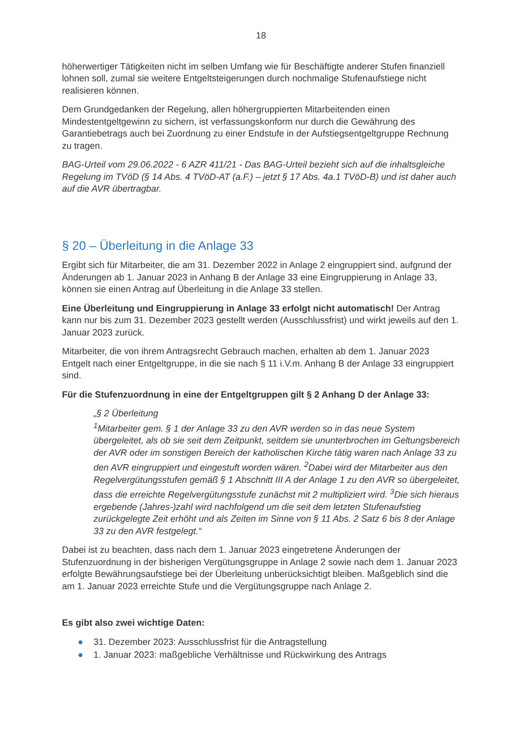18
höherwertiger Tätigkeiten nicht im selben Umfang wie für Beschäftigte anderer Stufen finanziell lohnen soll, zumal sie weitere Entgeltsteigerungen durch nochmalige Stufenaufstiege nicht realisieren können.
Dem Grundgedanken der Regelung, allen höhergruppierten Mitarbeitenden einen Mindestentgeltgewinn zu sichern, ist verfassungskonform nur durch die Gewährung des Garantiebetrags auch bei Zuordnung zu einer Endstufe in der Aufstiegsentgeltgruppe Rechnung zu tragen.
BAG-Urteil vom 29.06.2022 - 6 AZR 411/21 - Das BAG-Urteil bezieht sich auf die inhaltsgleiche Regelung im TVöD (§ 14 Abs. 4 TVöD-AT (a.F.) – jetzt § 17 Abs. 4a.1 TVöD-B) und ist daher auch auf die AVR übertragbar.
§ 20 – Überleitung in die Anlage 33
Ergibt sich für Mitarbeiter, die am 31. Dezember 2022 in Anlage 2 eingruppiert sind, aufgrund der Änderungen ab 1. Januar 2023 in Anhang B der Anlage 33 eine Eingruppierung in Anlage 33, können sie einen Antrag auf Überleitung in die Anlage 33 stellen.
Eine Überleitung und Eingruppierung in Anlage 33 erfolgt nicht automatisch! Der Antrag kann nur bis zum 31. Dezember 2023 gestellt werden (Ausschlussfrist) und wirkt jeweils auf den 1. Januar 2023 zurück.
Mitarbeiter, die von ihrem Antragsrecht Gebrauch machen, erhalten ab dem 1. Januar 2023 Entgelt nach einer Entgeltgruppe, in die sie nach § 11 i.V.m. Anhang B der Anlage 33 eingruppiert sind.
Für die Stufenzuordnung in eine der Entgeltgruppen gilt § 2 Anhang D der Anlage 33:
„§ 2 Überleitung
<sup>1</sup> Mitarbeiter gem. § 1 der Anlage 33 zu den AVR werden so in das neue System übergeleitet, als ob sie seit dem Zeitpunkt, seitdem sie ununterbrochen im Geltungsbereich der AVR oder im sonstigen Bereich der katholischen Kirche tätig waren nach Anlage 33 zu den AVR eingruppiert und eingestuft worden wären. <sup>2</sup>Dabei wird der Mitarbeiter aus den Regelvergütungsstufen gemäß § 1 Abschnitt III A der Anlage 1 zu den AVR so übergeleitet, dass die erreichte Regelvergütungsstufe zunächst mit 2 multipliziert wird. <sup>3</sup>Die sich hieraus ergebende (Jahres-)zahl wird nachfolgend um die seit dem letzten Stufenaufstieg zurückgelegte Zeit erhöht und als Zeiten im Sinne von § 11 Abs. 2 Satz 6 bis 8 der Anlage 33 zu den AVR festgelegt.“
Dabei ist zu beachten, dass nach dem 1. Januar 2023 eingetretene Änderungen der Stufenzuordnung in der bisherigen Vergütungsgruppe in Anlage 2 sowie nach dem 1. Januar 2023 erfolgte Bewährungsaufstiege bei der Überleitung unberücksichtigt bleiben. Maßgeblich sind die am 1. Januar 2023 erreichte Stufe und die Vergütungsgruppe nach Anlage 2.
Es gibt also zwei wichtige Daten:
● 31. Dezember 2023: Ausschlussfrist für die Antragstellung
● 1. Januar 2023: maßgebliche Verhältnisse und Rückwirkung des Antrags